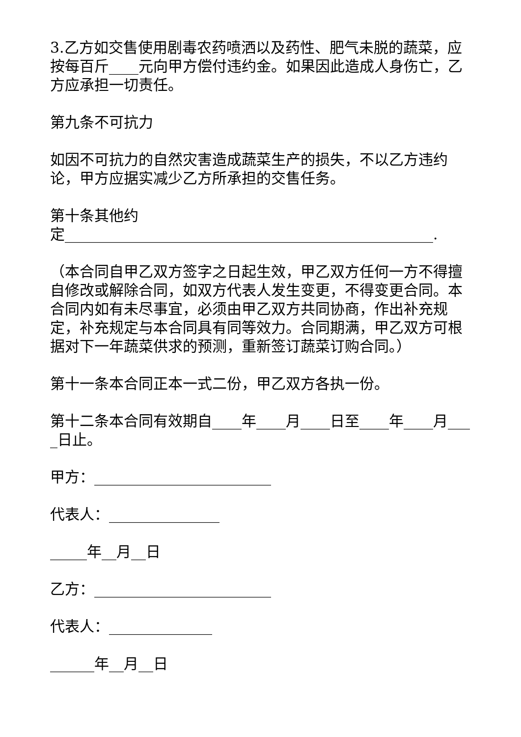3.乙方如交售使用剧毒农药喷洒以及药性、肥气未脱的蔬菜，应按每百斤____元向甲方偿付违约金。如果因此造成人身伤亡，乙方应承担一切责任。
第九条不可抗力
如因不可抗力的自然灾害造成蔬菜生产的损失，不以乙方违约论，甲方应据实减少乙方所承担的交售任务。
第十条其他约
定__________________________________________________.
（本合同自甲乙双方签字之日起生效，甲乙双方任何一方不得擅自修改或解除合同，如双方代表人发生变更，不得变更合同。本合同内如有未尽事宜，必须由甲乙双方共同协商，作出补充规定，补充规定与本合同具有同等效力。合同期满，甲乙双方可根据对下一年蔬菜供求的预测，重新签订蔬菜订购合同。）
第十一条本合同正本一式二份，甲乙双方各执一份。
第十二条本合同有效期自____年____月____日至____年____月____日止。
甲方：________________________
代表人：_______________
_____年__月__日
乙方：________________________
代表人：______________
______年__月__日